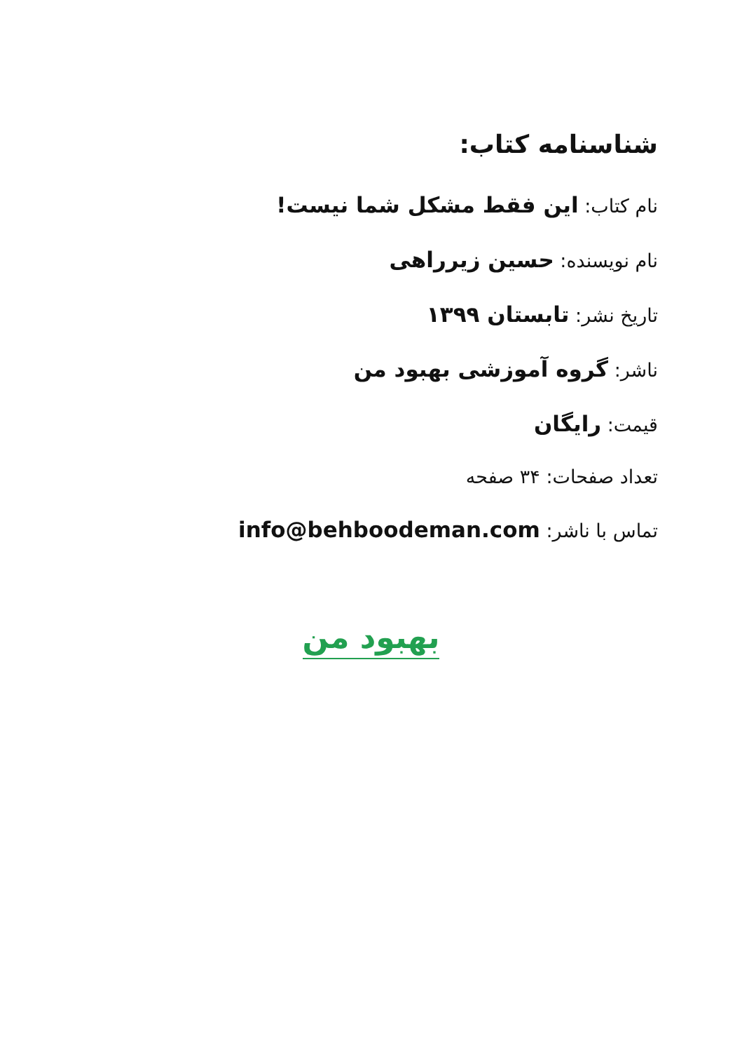شناسنامه کتاب:
نام کتاب: این فقط مشکل شما نیست!
نام نویسنده: حسین زیرراهی
تاریخ نشر: تابستان ۱۳۹۹
ناشر: گروه آموزشی بهبود من
قیمت: رایگان
تعداد صفحات: ۳۴ صفحه
تماس با ناشر: info@behboodeman.com
بهبود من